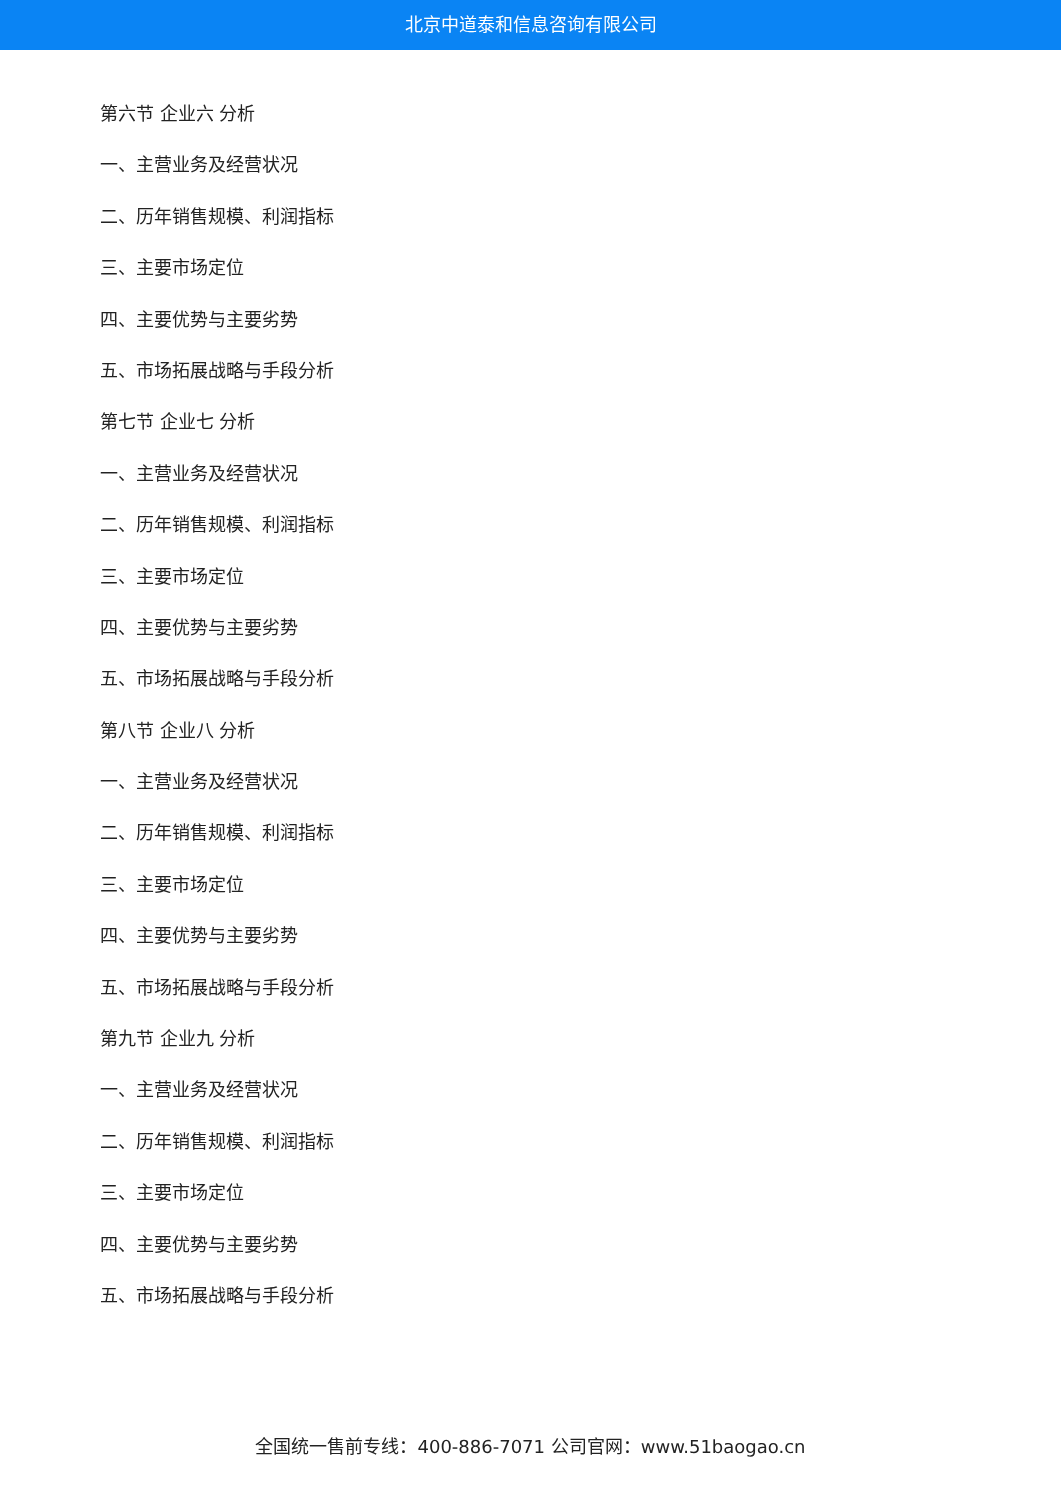北京中道泰和信息咨询有限公司
第六节 企业六 分析
一、主营业务及经营状况
二、历年销售规模、利润指标
三、主要市场定位
四、主要优势与主要劣势
五、市场拓展战略与手段分析
第七节 企业七 分析
一、主营业务及经营状况
二、历年销售规模、利润指标
三、主要市场定位
四、主要优势与主要劣势
五、市场拓展战略与手段分析
第八节 企业八 分析
一、主营业务及经营状况
二、历年销售规模、利润指标
三、主要市场定位
四、主要优势与主要劣势
五、市场拓展战略与手段分析
第九节 企业九 分析
一、主营业务及经营状况
二、历年销售规模、利润指标
三、主要市场定位
四、主要优势与主要劣势
五、市场拓展战略与手段分析
全国统一售前专线：400-886-7071 公司官网：www.51baogao.cn